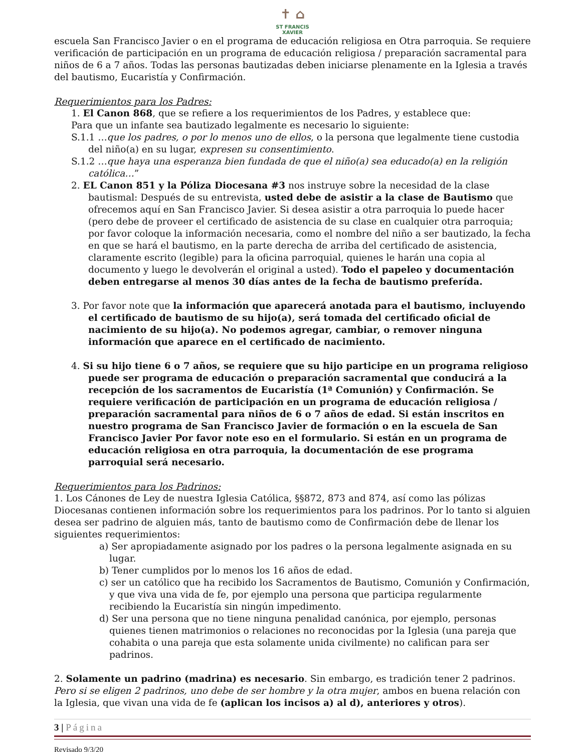✝ ⌂
ST FRANCIS
XAVIER
escuela San Francisco Javier o en el programa de educación religiosa en Otra parroquia. Se requiere verificación de participación en un programa de educación religiosa / preparación sacramental para niños de 6 a 7 años. Todas las personas bautizadas deben iniciarse plenamente en la Iglesia a través del bautismo, Eucaristía y Confirmación.
Requerimientos para los Padres:
1. El Canon 868, que se refiere a los requerimientos de los Padres, y establece que:
Para que un infante sea bautizado legalmente es necesario lo siguiente:
S.1.1 …que los padres, o por lo menos uno de ellos, o la persona que legalmente tiene custodia del niño(a) en su lugar, expresen su consentimiento.
S.1.2 …que haya una esperanza bien fundada de que el niño(a) sea educado(a) en la religión católica…”
2. EL Canon 851 y la Póliza Diocesana #3 nos instruye sobre la necesidad de la clase bautismal: Después de su entrevista, usted debe de asistir a la clase de Bautismo que ofrecemos aquí en San Francisco Javier. Si desea asistir a otra parroquia lo puede hacer (pero debe de proveer el certificado de asistencia de su clase en cualquier otra parroquia; por favor coloque la información necesaria, como el nombre del niño a ser bautizado, la fecha en que se hará el bautismo, en la parte derecha de arriba del certificado de asistencia, claramente escrito (legible) para la oficina parroquial, quienes le harán una copia al documento y luego le devolverán el original a usted). Todo el papeleo y documentación deben entregarse al menos 30 días antes de la fecha de bautismo preferída.
3. Por favor note que la información que aparecerá anotada para el bautismo, incluyendo el certificado de bautismo de su hijo(a), será tomada del certificado oficial de nacimiento de su hijo(a). No podemos agregar, cambiar, o remover ninguna información que aparece en el certificado de nacimiento.
4. Si su hijo tiene 6 o 7 años, se requiere que su hijo participe en un programa religioso puede ser programa de educación o preparación sacramental que conducirá a la recepción de los sacramentos de Eucaristía (1ª Comunión) y Confirmación. Se requiere verificación de participación en un programa de educación religiosa / preparación sacramental para niños de 6 o 7 años de edad. Si están inscritos en nuestro programa de San Francisco Javier de formación o en la escuela de San Francisco Javier Por favor note eso en el formulario. Si están en un programa de educación religiosa en otra parroquia, la documentación de ese programa parroquial será necesario.
Requerimientos para los Padrinos:
1. Los Cánones de Ley de nuestra Iglesia Católica, §§872, 873 and 874, así como las pólizas Diocesanas contienen información sobre los requerimientos para los padrinos. Por lo tanto si alguien desea ser padrino de alguien más, tanto de bautismo como de Confirmación debe de llenar los siguientes requerimientos:
a) Ser apropiadamente asignado por los padres o la persona legalmente asignada en su lugar.
b) Tener cumplidos por lo menos los 16 años de edad.
c) ser un católico que ha recibido los Sacramentos de Bautismo, Comunión y Confirmación, y que viva una vida de fe, por ejemplo una persona que participa regularmente recibiendo la Eucaristía sin ningún impedimento.
d) Ser una persona que no tiene ninguna penalidad canónica, por ejemplo, personas quienes tienen matrimonios o relaciones no reconocidas por la Iglesia (una pareja que cohabita o una pareja que esta solamente unida civilmente) no califican para ser padrinos.
2. Solamente un padrino (madrina) es necesario. Sin embargo, es tradición tener 2 padrinos. Pero si se eligen 2 padrinos, uno debe de ser hombre y la otra mujer, ambos en buena relación con la Iglesia, que vivan una vida de fe (aplican los incisos a) al d), anteriores y otros).
3 | Página
Revisado 9/3/20